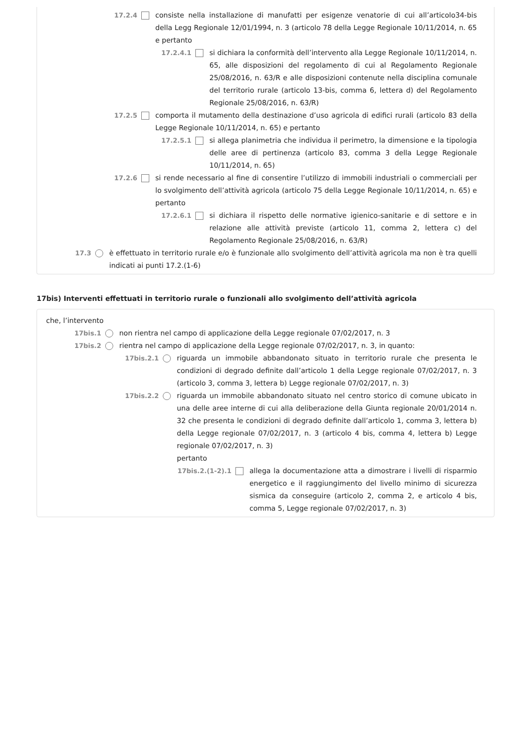17.2.4 consiste nella installazione di manufatti per esigenze venatorie di cui all’articolo34-bis della Legg Regionale 12/01/1994, n. 3 (articolo 78 della Legge Regionale 10/11/2014, n. 65 e pertanto
17.2.4.1 si dichiara la conformità dell’intervento alla Legge Regionale 10/11/2014, n. 65, alle disposizioni del regolamento di cui al Regolamento Regionale 25/08/2016, n. 63/R e alle disposizioni contenute nella disciplina comunale del territorio rurale (articolo 13-bis, comma 6, lettera d) del Regolamento Regionale 25/08/2016, n. 63/R)
17.2.5 comporta il mutamento della destinazione d’uso agricola di edifici rurali (articolo 83 della Legge Regionale 10/11/2014, n. 65) e pertanto
17.2.5.1 si allega planimetria che individua il perimetro, la dimensione e la tipologia delle aree di pertinenza (articolo 83, comma 3 della Legge Regionale 10/11/2014, n. 65)
17.2.6 si rende necessario al fine di consentire l’utilizzo di immobili industriali o commerciali per lo svolgimento dell’attività agricola (articolo 75 della Legge Regionale 10/11/2014, n. 65) e pertanto
17.2.6.1 si dichiara il rispetto delle normative igienico-sanitarie e di settore e in relazione alle attività previste (articolo 11, comma 2, lettera c) del Regolamento Regionale 25/08/2016, n. 63/R)
17.3 è effettuato in territorio rurale e/o è funzionale allo svolgimento dell’attività agricola ma non è tra quelli indicati ai punti 17.2.(1-6)
17bis) Interventi effettuati in territorio rurale o funzionali allo svolgimento dell’attività agricola
che, l’intervento
17bis.1 non rientra nel campo di applicazione della Legge regionale 07/02/2017, n. 3
17bis.2 rientra nel campo di applicazione della Legge regionale 07/02/2017, n. 3, in quanto:
17bis.2.1 riguarda un immobile abbandonato situato in territorio rurale che presenta le condizioni di degrado definite dall’articolo 1 della Legge regionale 07/02/2017, n. 3 (articolo 3, comma 3, lettera b) Legge regionale 07/02/2017, n. 3)
17bis.2.2 riguarda un immobile abbandonato situato nel centro storico di comune ubicato in una delle aree interne di cui alla deliberazione della Giunta regionale 20/01/2014 n. 32 che presenta le condizioni di degrado definite dall’articolo 1, comma 3, lettera b) della Legge regionale 07/02/2017, n. 3 (articolo 4 bis, comma 4, lettera b) Legge regionale 07/02/2017, n. 3)
pertanto
17bis.2.(1-2).1 allega la documentazione atta a dimostrare i livelli di risparmio energetico e il raggiungimento del livello minimo di sicurezza sismica da conseguire (articolo 2, comma 2, e articolo 4 bis, comma 5, Legge regionale 07/02/2017, n. 3)